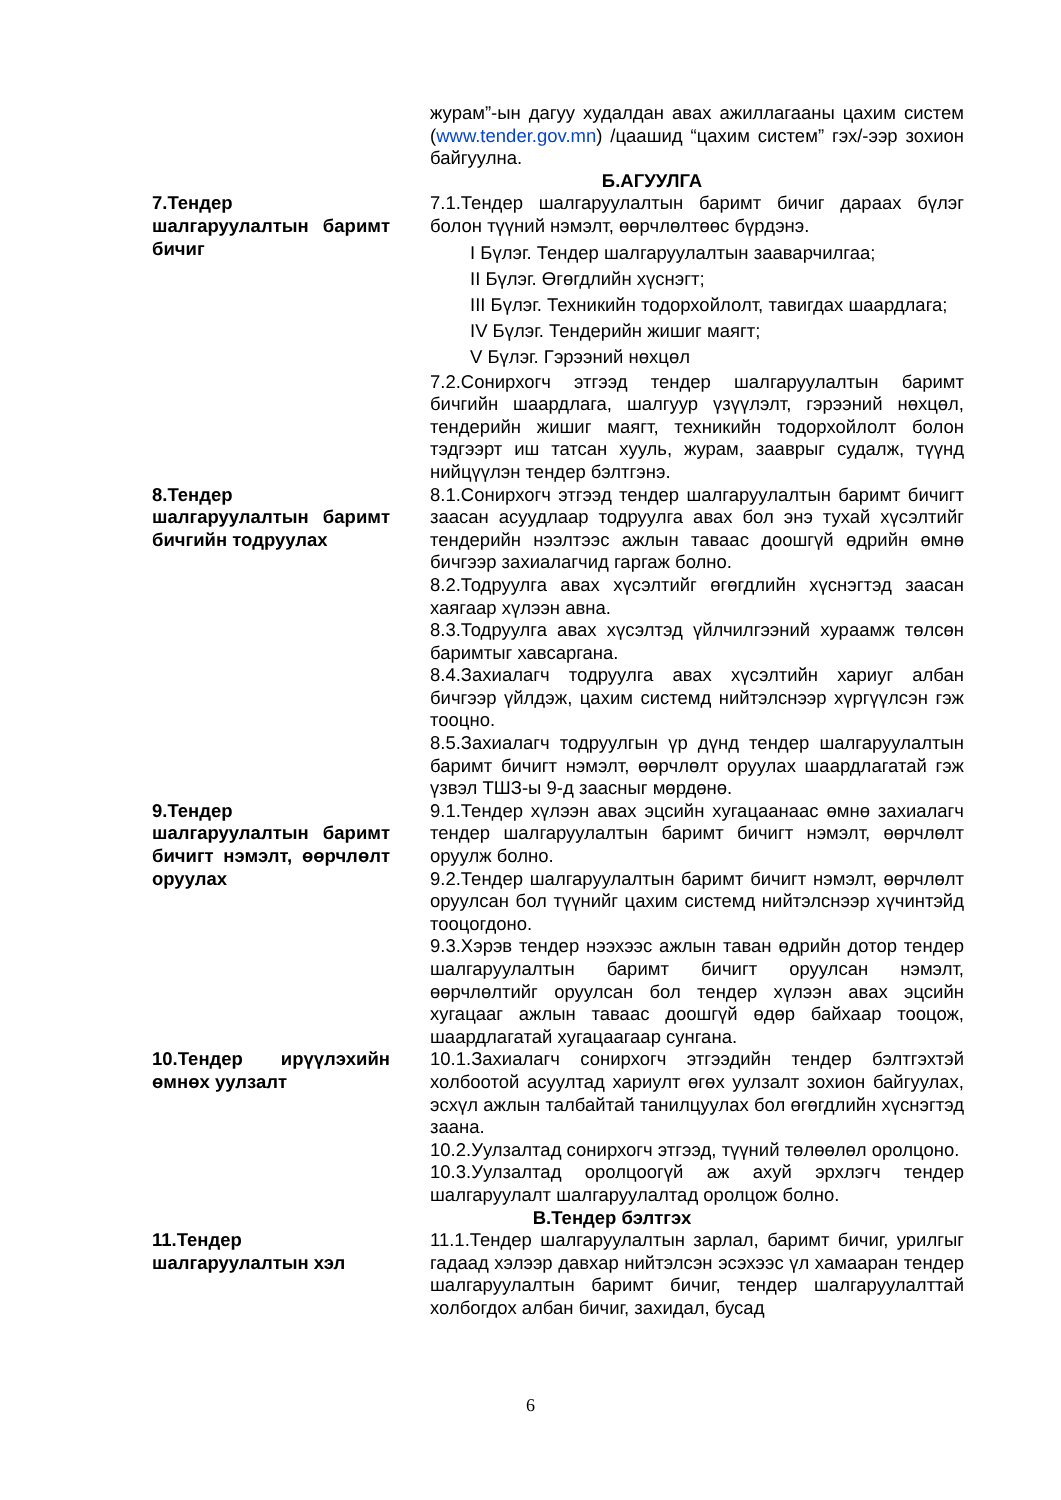журам”-ын дагуу худалдан авах ажиллагааны цахим систем (www.tender.gov.mn) /цаашид “цахим систем” гэх/-ээр зохион байгуулна.
Б.АГУУЛГА
7.Тендер шалгаруулалтын баримт бичиг
7.1.Тендер шалгаруулалтын баримт бичиг дараах бүлэг болон түүний нэмэлт, өөрчлөлтөөс бүрдэнэ.
I Бүлэг. Тендер шалгаруулалтын зааварчилгаа;
II Бүлэг. Өгөгдлийн хүснэгт;
III Бүлэг. Техникийн тодорхойлолт, тавигдах шаардлага;
IV Бүлэг. Тендерийн жишиг маягт;
V Бүлэг. Гэрээний нөхцөл
7.2.Сонирхогч этгээд тендер шалгаруулалтын баримт бичгийн шаардлага, шалгуур үзүүлэлт, гэрээний нөхцөл, тендерийн жишиг маягт, техникийн тодорхойлолт болон тэдгээрт иш татсан хууль, журам, зааврыг судалж, түүнд нийцүүлэн тендер бэлтгэнэ.
8.Тендер шалгаруулалтын баримт бичгийн тодруулах
8.1.Сонирхогч этгээд тендер шалгаруулалтын баримт бичигт заасан асуудлаар тодруулга авах бол энэ тухай хүсэлтийг тендерийн нээлтээс ажлын таваас доошгүй өдрийн өмнө бичгээр захиалагчид гаргаж болно.
8.2.Тодруулга авах хүсэлтийг өгөгдлийн хүснэгтэд заасан хаягаар хүлээн авна.
8.3.Тодруулга авах хүсэлтэд үйлчилгээний хураамж төлсөн баримтыг хавсаргана.
8.4.Захиалагч тодруулга авах хүсэлтийн хариуг албан бичгээр үйлдэж, цахим системд нийтэлснээр хүргүүлсэн гэж тооцно.
8.5.Захиалагч тодруулгын үр дүнд тендер шалгаруулалтын баримт бичигт нэмэлт, өөрчлөлт оруулах шаардлагатай гэж үзвэл ТШЗ-ы 9-д заасныг мөрдөнө.
9.Тендер шалгаруулалтын баримт бичигт нэмэлт, өөрчлөлт оруулах
9.1.Тендер хүлээн авах эцсийн хугацаанаас өмнө захиалагч тендер шалгаруулалтын баримт бичигт нэмэлт, өөрчлөлт оруулж болно.
9.2.Тендер шалгаруулалтын баримт бичигт нэмэлт, өөрчлөлт оруулсан бол түүнийг цахим системд нийтэлснээр хүчинтэйд тооцогдоно.
9.3.Хэрэв тендер нээхээс ажлын таван өдрийн дотор тендер шалгаруулалтын баримт бичигт оруулсан нэмэлт, өөрчлөлтийг оруулсан бол тендер хүлээн авах эцсийн хугацааг ажлын таваас доошгүй өдөр байхаар тооцож, шаардлагатай хугацаагаар сунгана.
10.Тендер ирүүлэхийн өмнөх уулзалт
10.1.Захиалагч сонирхогч этгээдийн тендер бэлтгэхтэй холбоотой асуултад хариулт өгөх уулзалт зохион байгуулах, эсхүл ажлын талбайтай танилцуулах бол өгөгдлийн хүснэгтэд заана.
10.2.Уулзалтад сонирхогч этгээд, түүний төлөөлөл оролцоно.
10.3.Уулзалтад оролцоогүй аж ахуй эрхлэгч тендер шалгаруулалт шалгаруулалтад оролцож болно.
В.Тендер бэлтгэх
11.Тендер шалгаруулалтын хэл
11.1.Тендер шалгаруулалтын зарлал, баримт бичиг, урилгыг гадаад хэлээр давхар нийтэлсэн эсэхээс үл хамааран тендер шалгаруулалтын баримт бичиг, тендер шалгаруулалттай холбогдох албан бичиг, захидал, бусад
6